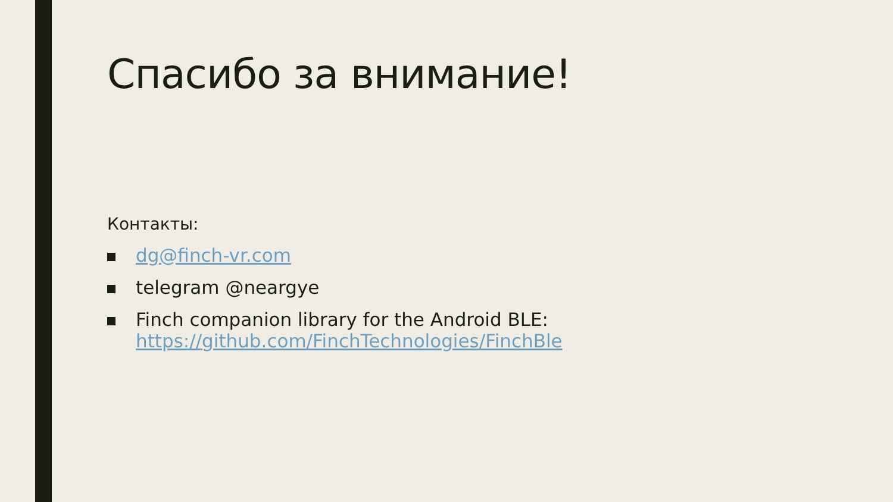Спасибо за внимание!
Контакты:
dg@finch-vr.com
telegram @neargye
Finch companion library for the Android BLE:
https://github.com/FinchTechnologies/FinchBle